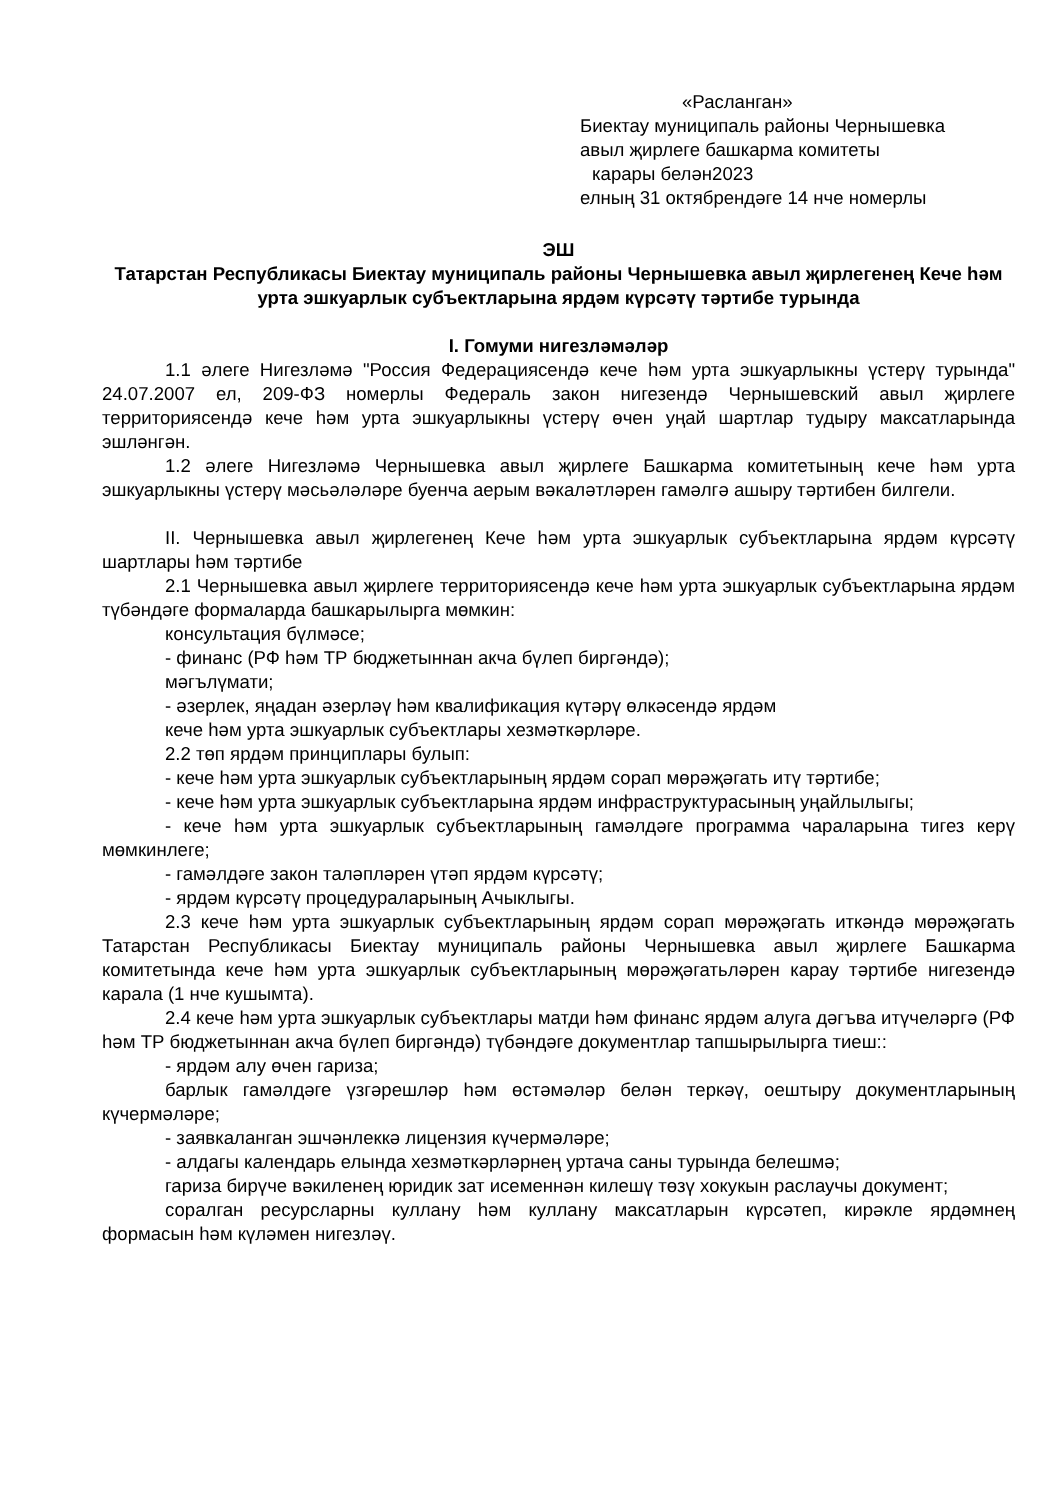«Расланган»
Биектау муниципаль районы Чернышевка
авыл җирлеге башкарма комитеты
карары белән2023
елның 31 октябрендәге 14 нче номерлы
ЭШ
Татарстан Республикасы Биектау муниципаль районы Чернышевка авыл җирлегенең Кече һәм урта эшкуарлык субъектларына ярдәм күрсәтү тәртибе турында
I. Гомуми нигезләмәләр
1.1 әлеге Нигезләмә "Россия Федерациясендә кече һәм урта эшкуарлыкны үстерү турында" 24.07.2007 ел, 209-ФЗ номерлы Федераль закон нигезендә Чернышевский авыл җирлеге территориясендә кече һәм урта эшкуарлыкны үстерү өчен уңай шартлар тудыру максатларында эшләнгән.
1.2 әлеге Нигезләмә Чернышевка авыл җирлеге Башкарма комитетының кече һәм урта эшкуарлыкны үстерү мәсьәләләре буенча аерым вәкаләтләрен гамәлгә ашыру тәртибен билгели.
II. Чернышевка авыл җирлегенең Кече һәм урта эшкуарлык субъектларына ярдәм күрсәтү шартлары һәм тәртибе
2.1 Чернышевка авыл җирлеге территориясендә кече һәм урта эшкуарлык субъектларына ярдәм түбәндәге формаларда башкарылырга мөмкин:
консультация бүлмәсе;
- финанс (РФ һәм ТР бюджетыннан акча бүлеп биргәндә);
мәгълүмати;
- әзерлек, яңадан әзерләү һәм квалификация күтәрү өлкәсендә ярдәм
кече һәм урта эшкуарлык субъектлары хезмәткәрләре.
2.2 төп ярдәм принциплары булып:
- кече һәм урта эшкуарлык субъектларының ярдәм сорап мөрәҗәгать итү тәртибе;
- кече һәм урта эшкуарлык субъектларына ярдәм инфраструктурасының уңайлылыгы;
- кече һәм урта эшкуарлык субъектларының гамәлдәге программа чараларына тигез керү мөмкинлеге;
- гамәлдәге закон таләпләрен үтәп ярдәм күрсәтү;
- ярдәм күрсәтү процедураларының Ачыклыгы.
2.3 кече һәм урта эшкуарлык субъектларының ярдәм сорап мөрәҗәгать иткәндә мөрәҗәгать Татарстан Республикасы Биектау муниципаль районы Чернышевка авыл җирлеге Башкарма комитетында кече һәм урта эшкуарлык субъектларының мөрәҗәгатьләрен карау тәртибе нигезендә карала (1 нче кушымта).
2.4 кече һәм урта эшкуарлык субъектлары матди һәм финанс ярдәм алуга дәгъва итүчеләргә (РФ һәм ТР бюджетыннан акча бүлеп биргәндә) түбәндәге документлар тапшырылырга тиеш::
- ярдәм алу өчен гариза;
барлык гамәлдәге үзгәрешләр һәм өстәмәләр белән теркәү, оештыру документларының күчермәләре;
- заявкаланган эшчәнлеккә лицензия күчермәләре;
- алдагы календарь елында хезмәткәрләрнең уртача саны турында белешмә;
гариза бирүче вәкиленең юридик зат исеменнән килешү төзү хокукын раслаучы документ;
соралган ресурсларны куллану һәм куллану максатларын күрсәтеп, кирәкле ярдәмнең формасын һәм күләмен нигезләү.